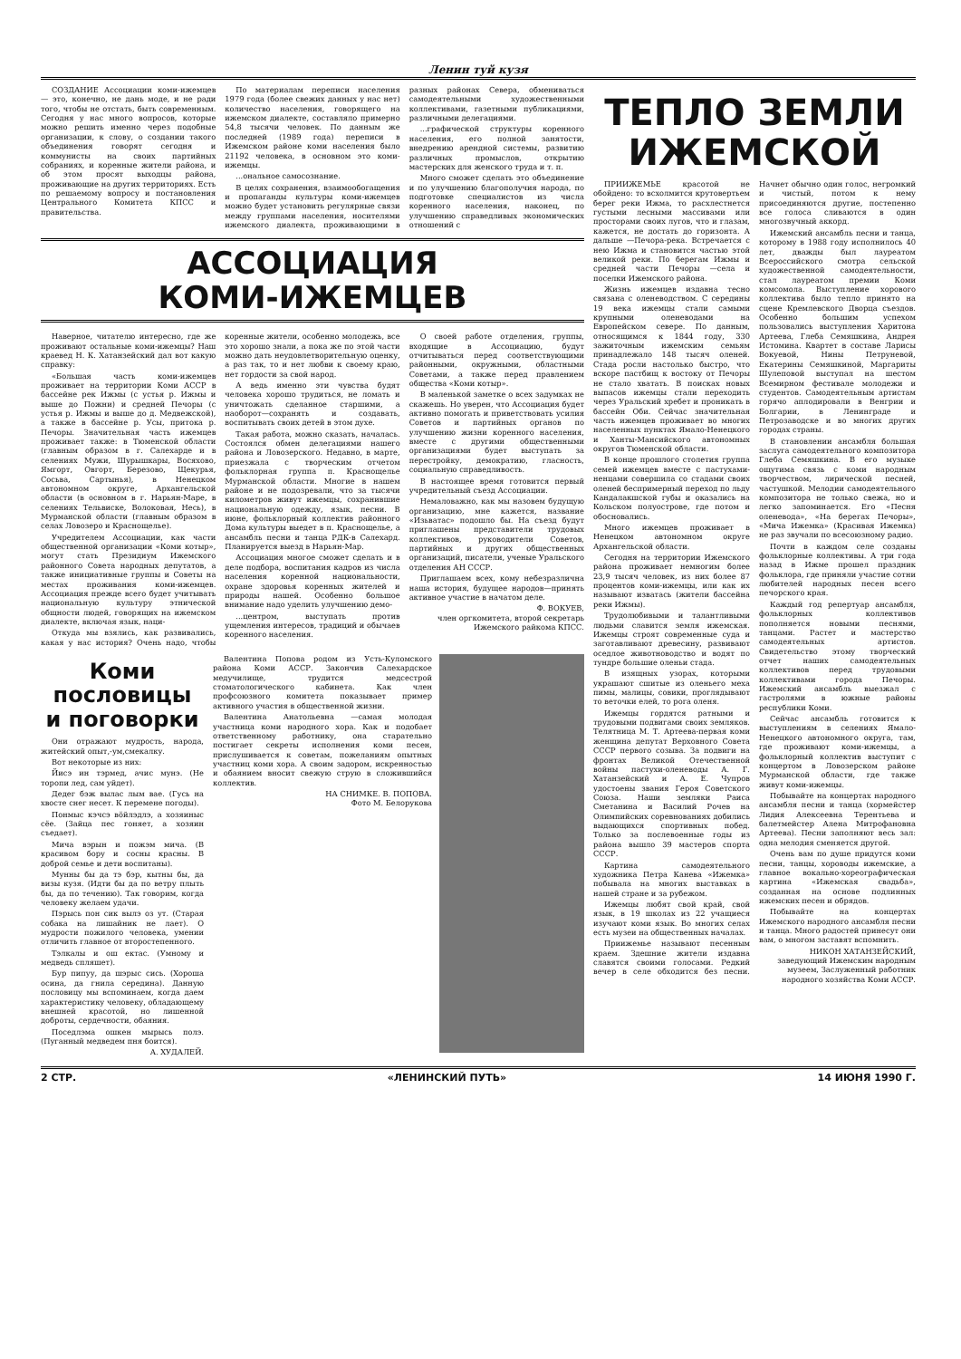Ленин туй кузя
СОЗДАНИЕ Ассоциации коми-ижемцев — это, конечно, не дань моде, и не ради того, чтобы не отстать, быть современным. Сегодня у нас много вопросов, которые можно решить именно через подобные организации, к слову, о создании такого объединения говорят сегодня и коммунисты на своих партийных собраниях, и коренные жители района, и об этом просят выходцы района, проживающие на других территориях. Есть по решаемому вопросу и постановления Центрального Комитета КПСС и правительства.
По материалам переписи населения 1979 года (более свежих данных у нас нет) количество населения, говорящего на ижемском диалекте, составляло примерно 54,8 тысячи человек. По данным же последней (1989 года) переписи в Ижемском районе коми населения было 21192 человека, в основном это коми-ижемцы.
...ональное самосознание.
В целях сохранения, взаимообогащения и пропаганды культуры коми-ижемцев можно будет установить регулярные связи между группами населения, носителями ижемского диалекта, проживающими в разных районах Севера, обмениваться самодеятельными художественными коллективами, газетными публикациями, различными делегациями.
...графической структуры коренного населения, его полной занятости, внедрению арендной системы, развитию различных промыслов, открытию мастерских для женского труда и т. п.
Много сможет сделать это объединение и по улучшению благополучия народа, по подготовке специалистов из числа коренного населения, наконец, по улучшению справедливых экономических отношений с
АССОЦИАЦИЯ
КОМИ-ИЖЕМЦЕВ
Наверное, читателю интересно, где же проживают остальные коми-ижемцы? Наш краевед Н. К. Хатанзейский дал вот какую справку:
«Большая часть коми-ижемцев проживает на территории Коми АССР в бассейне рек Ижмы (с устья р. Ижмы и выше до Пожни) и средней Печоры (с устья р. Ижмы и выше до д. Медвежской), а также в бассейне р. Усы, притока р. Печоры. Значительная часть ижемцев проживает также: в Тюменской области (главным образом в г. Салехарде и в селениях Мужи, Шурышкары, Восяхово, Ямгорт, Овгорт, Березово, Щекурья, Сосьва, Сартынья), в Ненецком автономном округе, Архангельской области (в основном в г. Нарьян-Маре, в селениях Тельвиске, Волоковая, Несь), в Мурманской области (главным образом в селах Ловозеро и Краснощелье).
Учредителем Ассоциации, как части общественной организации «Коми котыр», могут стать Президиум Ижемского районного Совета народных депутатов, а также инициативные группы и Советы на местах проживания коми-ижемцев. Ассоциация прежде всего будет учитывать национальную культуру этнической общности людей, говорящих на ижемском диалекте, включая язык, наци-
Откуда мы взялись, как развивались, какая у нас история? Очень надо, чтобы коренные жители, особенно молодежь, все это хорошо знали, а пока же по этой части можно дать неудовлетворительную оценку, а раз так, то и нет любви к своему краю, нет гордости за свой народ.
А ведь именно эти чувства будят человека хорошо трудиться, не ломать и уничтожать сделанное старшими, а наоборот—сохранять и создавать, воспитывать своих детей в этом духе.
Такая работа, можно сказать, началась. Состоялся обмен делегациями нашего района и Ловозерского. Недавно, в марте, приезжала с творческим отчетом фольклорная группа п. Краснощелье Мурманской области. Многие в нашем районе и не подозревали, что за тысячи километров живут ижемцы, сохранившие национальную одежду, язык, песни. В июне, фольклорный коллектив районного Дома культуры выедет в п. Краснощелье, а ансамбль песни и танца РДК-в Салехард. Планируется выезд в Нарьян-Мар.
Ассоциация многое сможет сделать и в деле подбора, воспитания кадров из числа населения коренной национальности, охране здоровья коренных жителей и природы нашей. Особенно большое внимание надо уделить улучшению демо-
...центром, выступать против ущемления интересов, традиций и обычаев коренного населения.
О своей работе отделения, группы, входящие в Ассоциацию, будут отчитываться перед соответствующими районными, окружными, областными Советами, а также перед правлением общества «Коми котыр».
В маленькой заметке о всех задумках не скажешь. Но уверен, что Ассоциация будет активно помогать и приветствовать усилия Советов и партийных органов по улучшению жизни коренного населения, вместе с другими общественными организациями будет выступать за перестройку, демократию, гласность, социальную справедливость.
В настоящее время готовится первый учредительный съезд Ассоциации.
Немаловажно, как мы назовем будущую организацию, мне кажется, название «Изьватас» подошло бы. На съезд будут приглашены представители трудовых коллективов, руководители Советов, партийных и других общественных организаций, писатели, ученые Уральского отделения АН СССР.
Приглашаем всех, кому небезразлична наша история, будущее народов—принять активное участие в начатом деле.
Ф. ВОКУЕВ,
член оргкомитета, второй секретарь Ижемского райкома КПСС.
Коми
пословицы
и поговорки
Они отражают мудрость, народа, житейский опыт,-ум,смекалку.
Вот некоторые из них:
Йисэ ин тэрмед, ачис мунэ. (Не торопи лед, сам уйдет).
Дедег бэж вылас лым вае. (Гусь на хвосте снег несет. К перемене погоды).
Понмыс кэчсэ вöйлэдлэ, а хозяиныс сёе. (Зайца пес гоняет, а хозяин съедает).
Мича вэрын и пожэм мича. (В красивом бору и сосны красны. В доброй семье и дети воспитаны).
Мунны бы да тэ бэр, кытны бы, да визы кузя. (Идти бы да по ветру плыть бы, да по течению). Так говорим, когда человеку желаем удачи.
Пэрысь пон сик вылэ оз ут. (Старая собака на лишайник не лает). О мудрости пожилого человека, умении отличить главное от второстепенного.
Тэлкалы и ош ектас. (Умному и медведь спляшет).
Бур пипуу, да шэрыс сись. (Хороша осина, да гнила середина). Данную пословицу мы вспоминаем, когда даем характеристику человеку, обладающему внешней красотой, но лишенной доброты, сердечности, обаяния.
Поседлэма ошкен мырысь полэ. (Пуганный медведем пня боится).
А. ХУДАЛЕЙ.
Валентина Попова родом из Усть-Куломского района Коми АССР. Закончив Салехардское медучилище, трудится медсестрой стоматологического кабинета. Как член профсоюзного комитета показывает пример активного участия в общественной жизни.
Валентина Анатольевна —самая молодая участница коми народного хора. Как и подобает ответственному работнику, она старательно постигает секреты исполнения коми песен, прислушивается к советам, пожеланиям опытных участниц коми хора. А своим задором, искренностью и обаянием вносит свежую струю в сложившийся коллектив.
НА СНИМКЕ. В. ПОПОВА.
Фото М. Белорукова
ТЕПЛО ЗЕМЛИ ИЖЕМСКОЙ
ПРИИЖЕМЬЕ красотой не обойдено: то всхолмится крутовертьем берег реки Ижма, то расхлестнется густыми лесными массивами или просторами своих лугов, что и глазам, кажется, не достать до горизонта. А дальше —Печора-река. Встречается с нею Ижма и становится частью этой великой реки. По берегам Ижмы и средней части Печоры —села и поселки Ижемского района.
Жизнь ижемцев издавна тесно связана с оленеводством. С середины 19 века ижемцы стали самыми крупными оленеводами на Европейском севере. По данным, относящимся к 1844 году, 330 зажиточным ижемским семьям принадлежало 148 тысяч оленей. Стада росли настолько быстро, что вскоре пастбищ к востоку от Печоры не стало хватать. В поисках новых выпасов ижемцы стали переходить через Уральский хребет и проникать в бассейн Оби. Сейчас значительная часть ижемцев проживает во многих населенных пунктах Ямало-Ненецкого и Ханты-Мансийского автономных округов Тюменской области.
В конце прошлого столетия группа семей ижемцев вместе с пастухами-ненцами совершила со стадами своих оленей беспримерный переход по льду Кандалакшской губы и оказались на Кольском полуострове, где потом и обосновались.
Много ижемцев проживает в Ненецком автономном округе Архангельской области.
Сегодня на территории Ижемского района проживает немногим более 23,9 тысяч человек, из них более 87 процентов коми-ижемцы, или как их называют изватась (жители бассейна реки Ижмы).
Трудолюбивыми и талантливыми людьми славится земля ижемская. Ижемцы строят современные суда и заготавливают древесину, развивают оседлое животноводство и водят по тундре большие оленьи стада.
В изящных узорах, которыми украшают сшитые из оленьего меха пимы, малицы, совики, проглядывают то веточки елей, то рога оленя.
Ижемцы гордятся ратными и трудовыми подвигами своих земляков. Телятница М. Т. Артеева-первая коми женщина депутат Верховного Совета СССР первого созыва. За подвиги на фронтах Великой Отечественной войны пастухи-оленеводы А. Г. Хатанзейский и А. Е. Чупров удостоены звания Героя Советского Союза. Наши земляки Раиса Сметанина и Василий Рочев на Олимпийских соревнованиях добились выдающихся спортивных побед. Только за послевоенные годы из района вышло 39 мастеров спорта СССР.
Картина самодеятельного художника Петра Канева «Ижемка» побывала на многих выставках в нашей стране и за рубежом.
Ижемцы любят свой край, свой язык, в 19 школах из 22 учащиеся изучают коми язык. Во многих селах есть музеи на общественных началах.
Приижемье называют песенным краем. Здешние жители издавна славятся своими голосами. Редкий вечер в селе обходится без песни. Начнет обычно один голос, негромкий и чистый, потом к нему присоединяются другие, постепенно все голоса сливаются в один многозвучный аккорд.
Ижемский ансамбль песни и танца, которому в 1988 году исполнилось 40 лет, дважды был лауреатом Всероссийского смотра сельской художественной самодеятельности, стал лауреатом премии Коми комсомола. Выступление хорового коллектива было тепло принято на сцене Кремлевского Дворца съездов. Особенно большим успехом пользовались выступления Харитона Артеева, Глеба Семяшкина, Андрея Истомина. Квартет в составе Ларисы Вокуевой, Нины Петруневой, Екатерины Семяшкиной, Маргариты Шулеповой выступал на шестом Всемирном фестивале молодежи и студентов. Самодеятельным артистам горячо аплодировали в Венгрии и Болгарии, в Ленинграде и Петрозаводске и во многих других городах страны.
В становлении ансамбля большая заслуга самодеятельного композитора Глеба Семяшкина. В его музыке ощутима связь с коми народным творчеством, лирической песней, частушкой. Мелодии самодеятельного композитора не только свежа, но и легко запоминается. Его «Песня оленевода», «На берегах Печоры», «Мича Ижемка» (Красивая Ижемка) не раз звучали по всесоюзному радио.
Почти в каждом селе созданы фольклорные коллективы. А три года назад в Ижме прошел праздник фольклора, где приняли участие сотни любителей народных песен всего печорского края.
Каждый год репертуар ансамбля, фольклорных коллективов пополняется новыми песнями, танцами. Растет и мастерство самодеятельных артистов. Свидетельство этому творческий отчет наших самодеятельных коллективов перед трудовыми коллективами города Печоры. Ижемский ансамбль выезжал с гастролями в южные районы республики Коми.
Сейчас ансамбль готовится к выступлениям в селениях Ямало-Ненецкого автономного округа, там, где проживают коми-ижемцы, а фольклорный коллектив выступит с концертом в Ловозерском районе Мурманской области, где также живут коми-ижемцы.
Побывайте на концертах народного ансамбля песни и танца (хормейстер Лидия Алексеевна Терентьева и балетмейстер Алена Митрофановна Артеева). Песни заполняют весь зал: одна мелодия сменяется другой.
Очень вам по душе придутся коми песни, танцы, хороводы ижемские, а главное вокально-хореографическая картина «Ижемская свадьба», созданная на основе подлинных ижемских песен и обрядов.
Побывайте на концертах Ижемского народного ансамбля песни и танца. Много радостей принесут они вам, о многом заставят вспомнить.
НИКОН ХАТАНЗЕЙСКИЙ,
заведующий Ижемским народным музеем, Заслуженный работник народного хозяйства Коми АССР.
2 СТР. «ЛЕНИНСКИЙ ПУТЬ» 14 ИЮНЯ 1990 Г.